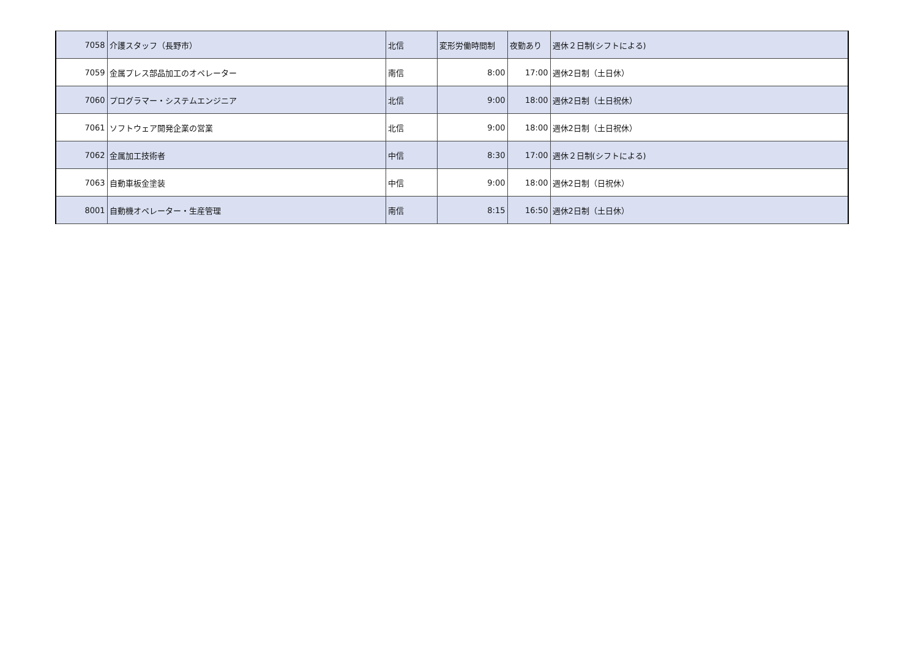| 7058 | 介護スタッフ（長野市） | 北信 | 変形労働時間制 | 夜勤あり | 週休２日制(シフトによる) |
| 7059 | 金属プレス部品加工のオペレーター | 南信 | 8:00 | 17:00 | 週休2日制（土日休） |
| 7060 | プログラマー・システムエンジニア | 北信 | 9:00 | 18:00 | 週休2日制（土日祝休） |
| 7061 | ソフトウェア開発企業の営業 | 北信 | 9:00 | 18:00 | 週休2日制（土日祝休） |
| 7062 | 金属加工技術者 | 中信 | 8:30 | 17:00 | 週休２日制(シフトによる) |
| 7063 | 自動車板金塗装 | 中信 | 9:00 | 18:00 | 週休2日制（日祝休） |
| 8001 | 自動機オペレーター・生産管理 | 南信 | 8:15 | 16:50 | 週休2日制（土日休） |